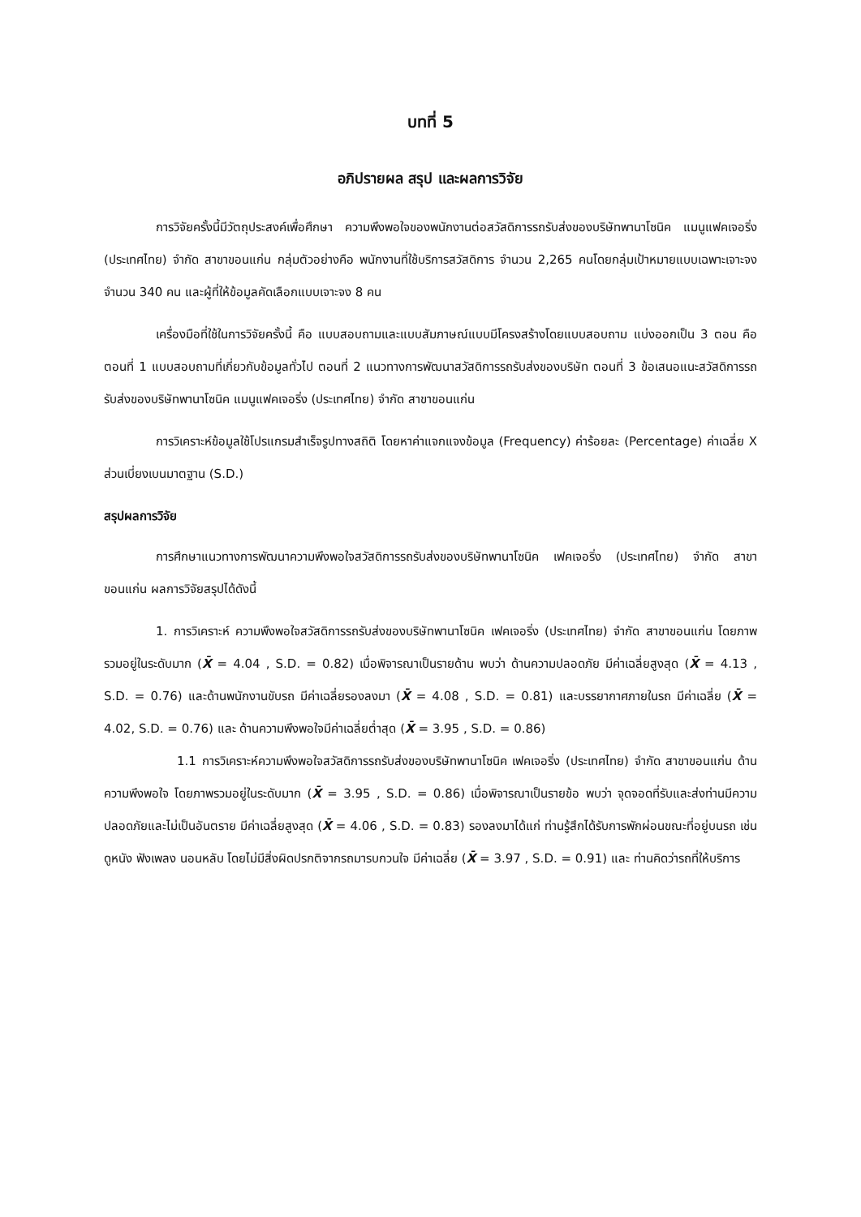บทที่ 5
อภิปรายผล สรุป และผลการวิจัย
การวิจัยครั้งนี้มีวัตถุประสงค์เพื่อศึกษา ความพึงพอใจของพนักงานต่อสวัสดิการรถรับส่งของบริษัทพานาโซนิค แมนูแฟคเจอริ่ง (ประเทศไทย) จำกัด สาขาขอนแก่น กลุ่มตัวอย่างคือ พนักงานที่ใช้บริการสวัสดิการ จำนวน 2,265 คนโดยกลุ่มเป้าหมายแบบเฉพาะเจาะจงจำนวน 340 คน และผู้ที่ให้ข้อมูลคัดเลือกแบบเจาะจง 8 คน
เครื่องมือที่ใช้ในการวิจัยครั้งนี้ คือ แบบสอบถามและแบบสัมภาษณ์แบบมีโครงสร้างโดยแบบสอบถาม แบ่งออกเป็น 3 ตอน คือ ตอนที่ 1 แบบสอบถามที่เกี่ยวกับข้อมูลทั่วไป ตอนที่ 2 แนวทางการพัฒนาสวัสดิการรถรับส่งของบริษัท ตอนที่ 3 ข้อเสนอแนะสวัสดิการรถรับส่งของบริษัทพานาโซนิค แมนูแฟคเจอริ่ง (ประเทศไทย) จำกัด สาขาขอนแก่น
การวิเคราะห์ข้อมูลใช้โปรแกรมสำเร็จรูปทางสถิติ โดยหาค่าแจกแจงข้อมูล (Frequency) ค่าร้อยละ (Percentage) ค่าเฉลี่ย X ส่วนเบี่ยงเบนมาตฐาน (S.D.)
สรุปผลการวิจัย
การศึกษาแนวทางการพัฒนาความพึงพอใจสวัสดิการรถรับส่งของบริษัทพานาโซนิค เฟคเจอริ่ง (ประเทศไทย) จำกัด สาขาขอนแก่น ผลการวิจัยสรุปได้ดังนี้
1. การวิเคราะห์ ความพึงพอใจสวัสดิการรถรับส่งของบริษัทพานาโซนิค เฟคเจอริ่ง (ประเทศไทย) จำกัด สาขาขอนแก่น โดยภาพรวมอยู่ในระดับมาก (X̄ = 4.04 , S.D. = 0.82) เมื่อพิจารณาเป็นรายด้าน พบว่า ด้านความปลอดภัย มีค่าเฉลี่ยสูงสุด (X̄ = 4.13 , S.D. = 0.76) และด้านพนักงานขับรถ มีค่าเฉลี่ยรองลงมา (X̄ = 4.08 , S.D. = 0.81) และบรรยากาศภายในรถ มีค่าเฉลี่ย (X̄ = 4.02, S.D. = 0.76) และ ด้านความพึงพอใจมีค่าเฉลี่ยต่ำสุด (X̄ = 3.95 , S.D. = 0.86)
1.1 การวิเคราะห์ความพึงพอใจสวัสดิการรถรับส่งของบริษัทพานาโซนิค เฟคเจอริ่ง (ประเทศไทย) จำกัด สาขาขอนแก่น ด้านความพึงพอใจ โดยภาพรวมอยู่ในระดับมาก (X̄ = 3.95 , S.D. = 0.86) เมื่อพิจารณาเป็นรายข้อ พบว่า จุดจอดที่รับและส่งท่านมีความปลอดภัยและไม่เป็นอันตราย มีค่าเฉลี่ยสูงสุด (X̄ = 4.06 , S.D. = 0.83) รองลงมาได้แก่ ท่านรู้สึกได้รับการพักผ่อนขณะที่อยู่บนรถ เช่น ดูหนัง ฟังเพลง นอนหลับ โดยไม่มีสิ่งผิดปรกติจากรถมารบกวนใจ มีค่าเฉลี่ย (X̄ = 3.97 , S.D. = 0.91) และ ท่านคิดว่ารถที่ให้บริการ